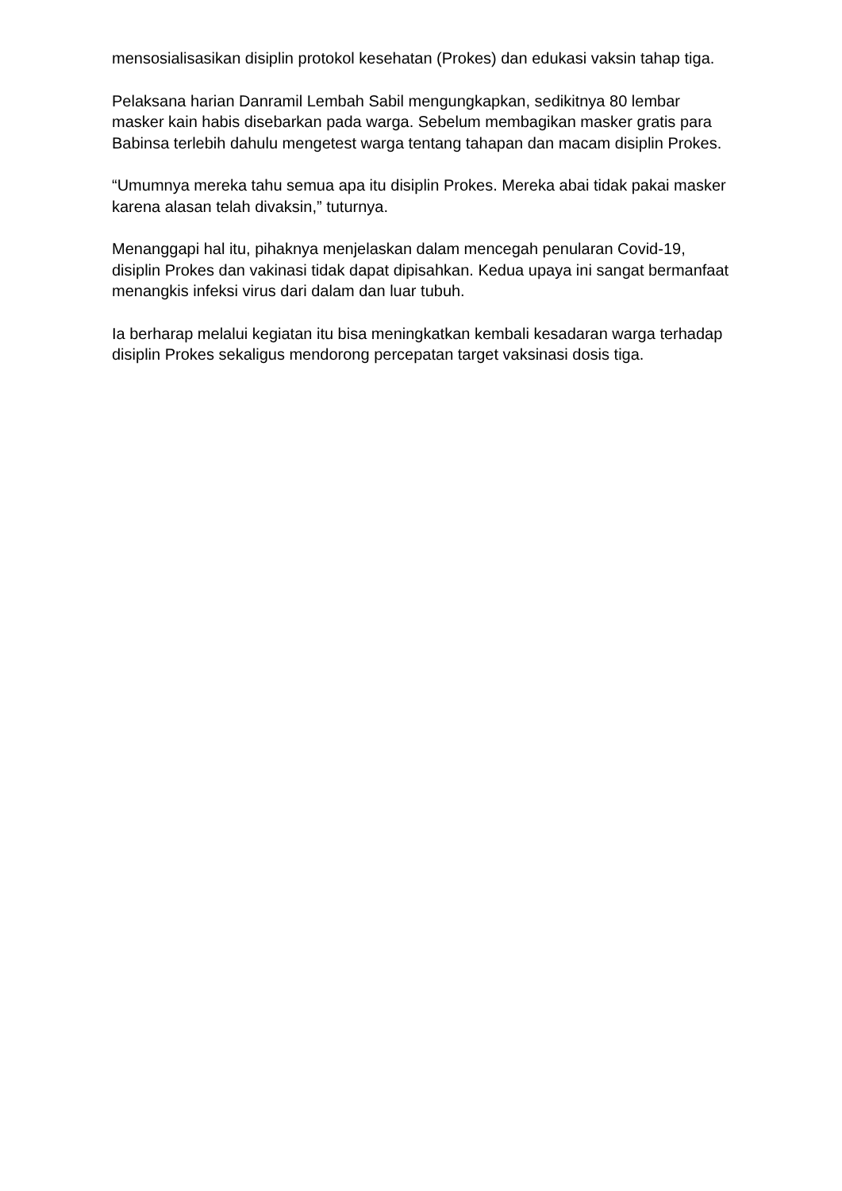mensosialisasikan disiplin protokol kesehatan (Prokes) dan edukasi vaksin tahap tiga.
Pelaksana harian Danramil Lembah Sabil mengungkapkan, sedikitnya 80 lembar masker kain habis disebarkan pada warga. Sebelum membagikan masker gratis para Babinsa terlebih dahulu mengetest warga tentang tahapan dan macam disiplin Prokes.
“Umumnya mereka tahu semua apa itu disiplin Prokes. Mereka abai tidak pakai masker karena alasan telah divaksin,” tuturnya.
Menanggapi hal itu, pihaknya menjelaskan dalam mencegah penularan Covid-19, disiplin Prokes dan vakinasi tidak dapat dipisahkan. Kedua upaya ini sangat bermanfaat menangkis infeksi virus dari dalam dan luar tubuh.
Ia berharap melalui kegiatan itu bisa meningkatkan kembali kesadaran warga terhadap disiplin Prokes sekaligus mendorong percepatan target vaksinasi dosis tiga.